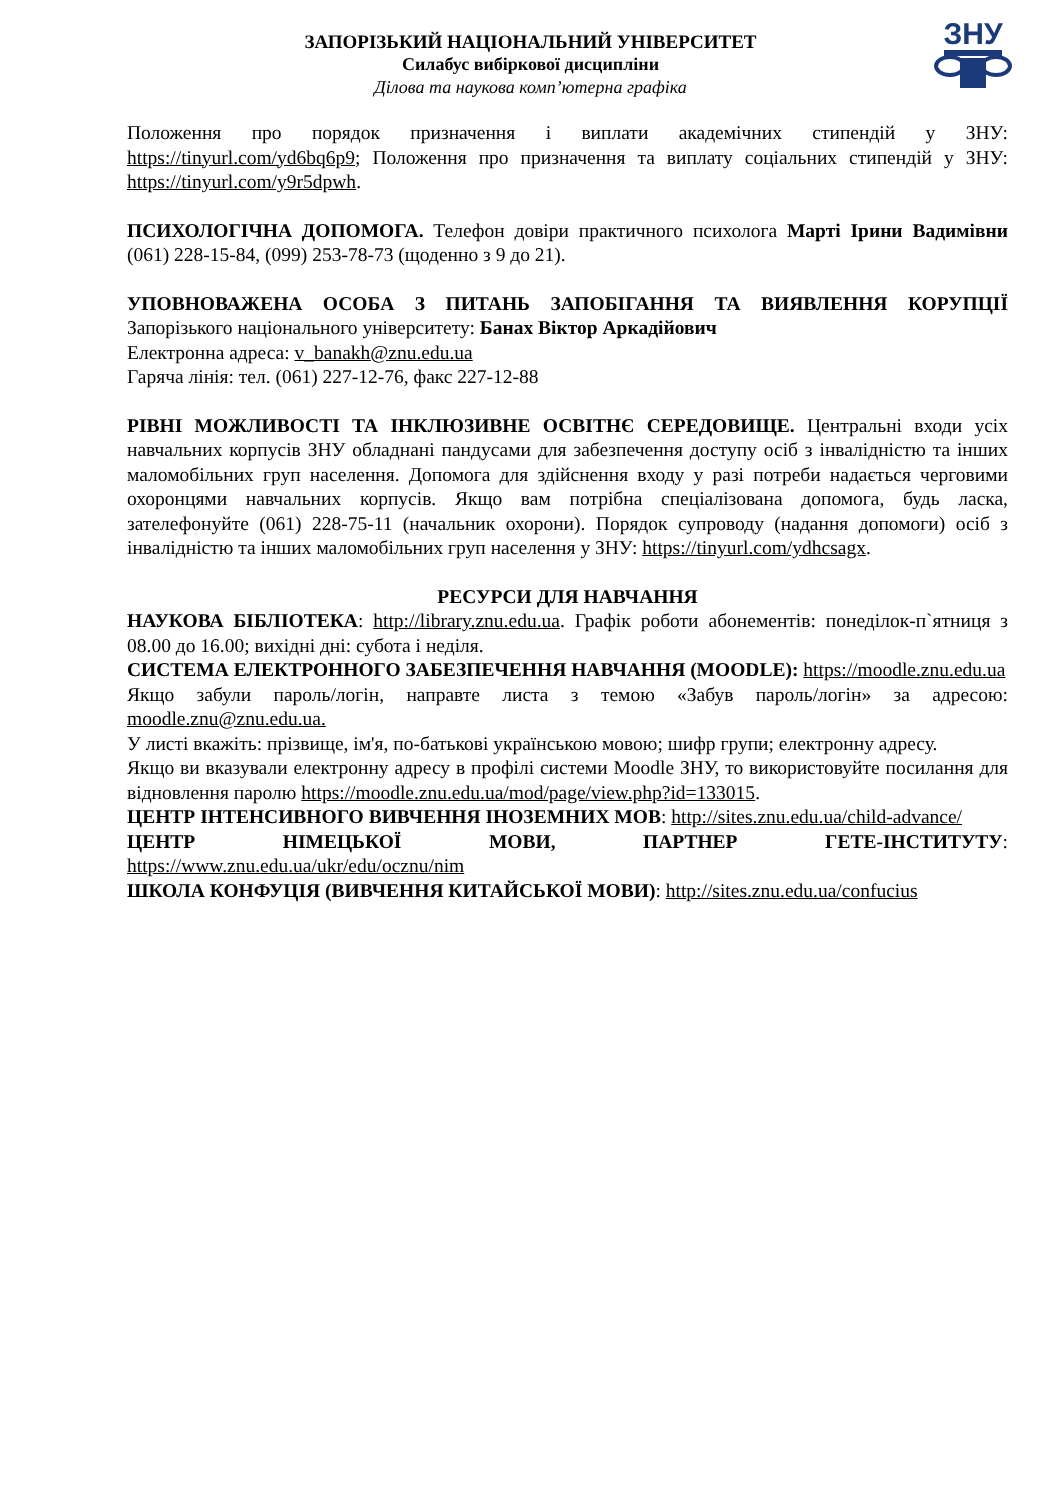ЗНУ
ЗАПОРІЗЬКИЙ НАЦІОНАЛЬНИЙ УНІВЕРСИТЕТ
Силабус вибіркової дисципліни
Ділова та наукова комп’ютерна графіка
Положення про порядок призначення і виплати академічних стипендій у ЗНУ: https://tinyurl.com/yd6bq6p9; Положення про призначення та виплату соціальних стипендій у ЗНУ: https://tinyurl.com/y9r5dpwh.
ПСИХОЛОГІЧНА ДОПОМОГА. Телефон довіри практичного психолога Марті Ірини Вадимівни (061) 228-15-84, (099) 253-78-73 (щоденно з 9 до 21).
УПОВНОВАЖЕНА ОСОБА З ПИТАНЬ ЗАПОБІГАННЯ ТА ВИЯВЛЕННЯ КОРУПЦІЇ Запорізького національного університету: Банах Віктор Аркадійович
Електронна адреса: v_banakh@znu.edu.ua
Гаряча лінія: тел. (061) 227-12-76, факс 227-12-88
РІВНІ МОЖЛИВОСТІ ТА ІНКЛЮЗИВНЕ ОСВІТНЄ СЕРЕДОВИЩЕ. Центральні входи усіх навчальних корпусів ЗНУ обладнані пандусами для забезпечення доступу осіб з інвалідністю та інших маломобільних груп населення. Допомога для здійснення входу у разі потреби надається черговими охоронцями навчальних корпусів. Якщо вам потрібна спеціалізована допомога, будь ласка, зателефонуйте (061) 228-75-11 (начальник охорони). Порядок супроводу (надання допомоги) осіб з інвалідністю та інших маломобільних груп населення у ЗНУ: https://tinyurl.com/ydhcsagx.
РЕСУРСИ ДЛЯ НАВЧАННЯ
НАУКОВА БІБЛІОТЕКА: http://library.znu.edu.ua. Графік роботи абонементів: понеділок-п`ятниця з 08.00 до 16.00; вихідні дні: субота і неділя.
СИСТЕМА ЕЛЕКТРОННОГО ЗАБЕЗПЕЧЕННЯ НАВЧАННЯ (MOODLE): https://moodle.znu.edu.ua
Якщо забули пароль/логін, направте листа з темою «Забув пароль/логін» за адресою: moodle.znu@znu.edu.ua.
У листі вкажіть: прізвище, ім'я, по-батькові українською мовою; шифр групи; електронну адресу.
Якщо ви вказували електронну адресу в профілі системи Moodle ЗНУ, то використовуйте посилання для відновлення паролю https://moodle.znu.edu.ua/mod/page/view.php?id=133015.
ЦЕНТР ІНТЕНСИВНОГО ВИВЧЕННЯ ІНОЗЕМНИХ МОВ: http://sites.znu.edu.ua/child-advance/
ЦЕНТР НІМЕЦЬКОЇ МОВИ, ПАРТНЕР ГЕТЕ-ІНСТИТУТУ: https://www.znu.edu.ua/ukr/edu/ocznu/nim
ШКОЛА КОНФУЦІЯ (ВИВЧЕННЯ КИТАЙСЬКОЇ МОВИ): http://sites.znu.edu.ua/confucius